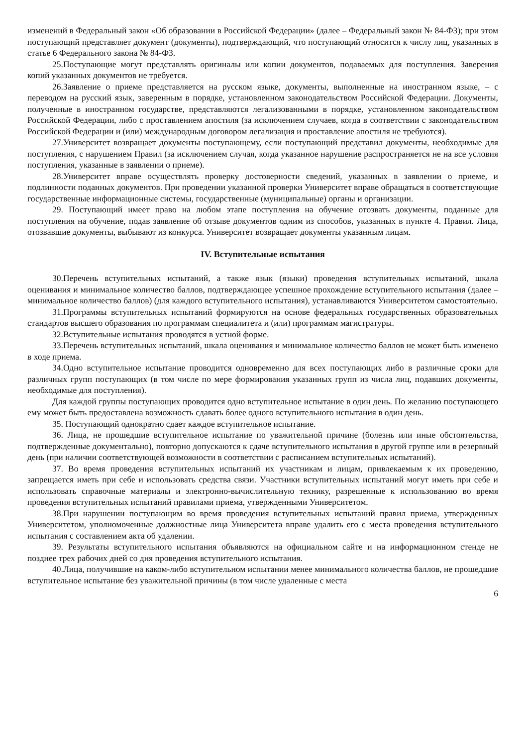изменений в Федеральный закон «Об образовании в Российской Федерации» (далее – Федеральный закон № 84-ФЗ); при этом поступающий представляет документ (документы), подтверждающий, что поступающий относится к числу лиц, указанных в статье 6 Федерального закона № 84-ФЗ.
25.Поступающие могут представлять оригиналы или копии документов, подаваемых для поступления. Заверения копий указанных документов не требуется.
26.Заявление о приеме представляется на русском языке, документы, выполненные на иностранном языке, – с переводом на русский язык, заверенным в порядке, установленном законодательством Российской Федерации. Документы, полученные в иностранном государстве, представляются легализованными в порядке, установленном законодательством Российской Федерации, либо с проставлением апостиля (за исключением случаев, когда в соответствии с законодательством Российской Федерации и (или) международным договором легализация и проставление апостиля не требуются).
27.Университет возвращает документы поступающему, если поступающий представил документы, необходимые для поступления, с нарушением Правил (за исключением случая, когда указанное нарушение распространяется не на все условия поступления, указанные в заявлении о приеме).
28.Университет вправе осуществлять проверку достоверности сведений, указанных в заявлении о приеме, и подлинности поданных документов. При проведении указанной проверки Университет вправе обращаться в соответствующие государственные информационные системы, государственные (муниципальные) органы и организации.
29. Поступающий имеет право на любом этапе поступления на обучение отозвать документы, поданные для поступления на обучение, подав заявление об отзыве документов одним из способов, указанных в пункте 4. Правил. Лица, отозвавшие документы, выбывают из конкурса. Университет возвращает документы указанным лицам.
IV. Вступительные испытания
30.Перечень вступительных испытаний, а также язык (языки) проведения вступительных испытаний, шкала оценивания и минимальное количество баллов, подтверждающее успешное прохождение вступительного испытания (далее – минимальное количество баллов) (для каждого вступительного испытания), устанавливаются Университетом самостоятельно.
31.Программы вступительных испытаний формируются на основе федеральных государственных образовательных стандартов высшего образования по программам специалитета и (или) программам магистратуры.
32.Вступительные испытания проводятся в устной форме.
33.Перечень вступительных испытаний, шкала оценивания и минимальное количество баллов не может быть изменено в ходе приема.
34.Одно вступительное испытание проводится одновременно для всех поступающих либо в различные сроки для различных групп поступающих (в том числе по мере формирования указанных групп из числа лиц, подавших документы, необходимые для поступления).
Для каждой группы поступающих проводится одно вступительное испытание в один день. По желанию поступающего ему может быть предоставлена возможность сдавать более одного вступительного испытания в один день.
35. Поступающий однократно сдает каждое вступительное испытание.
36. Лица, не прошедшие вступительное испытание по уважительной причине (болезнь или иные обстоятельства, подтвержденные документально), повторно допускаются к сдаче вступительного испытания в другой группе или в резервный день (при наличии соответствующей возможности в соответствии с расписанием вступительных испытаний).
37. Во время проведения вступительных испытаний их участникам и лицам, привлекаемым к их проведению, запрещается иметь при себе и использовать средства связи. Участники вступительных испытаний могут иметь при себе и использовать справочные материалы и электронно-вычислительную технику, разрешенные к использованию во время проведения вступительных испытаний правилами приема, утвержденными Университетом.
38.При нарушении поступающим во время проведения вступительных испытаний правил приема, утвержденных Университетом, уполномоченные должностные лица Университета вправе удалить его с места проведения вступительного испытания с составлением акта об удалении.
39. Результаты вступительного испытания объявляются на официальном сайте и на информационном стенде не позднее трех рабочих дней со дня проведения вступительного испытания.
40.Лица, получившие на каком-либо вступительном испытании менее минимального количества баллов, не прошедшие вступительное испытание без уважительной причины (в том числе удаленные с места
6